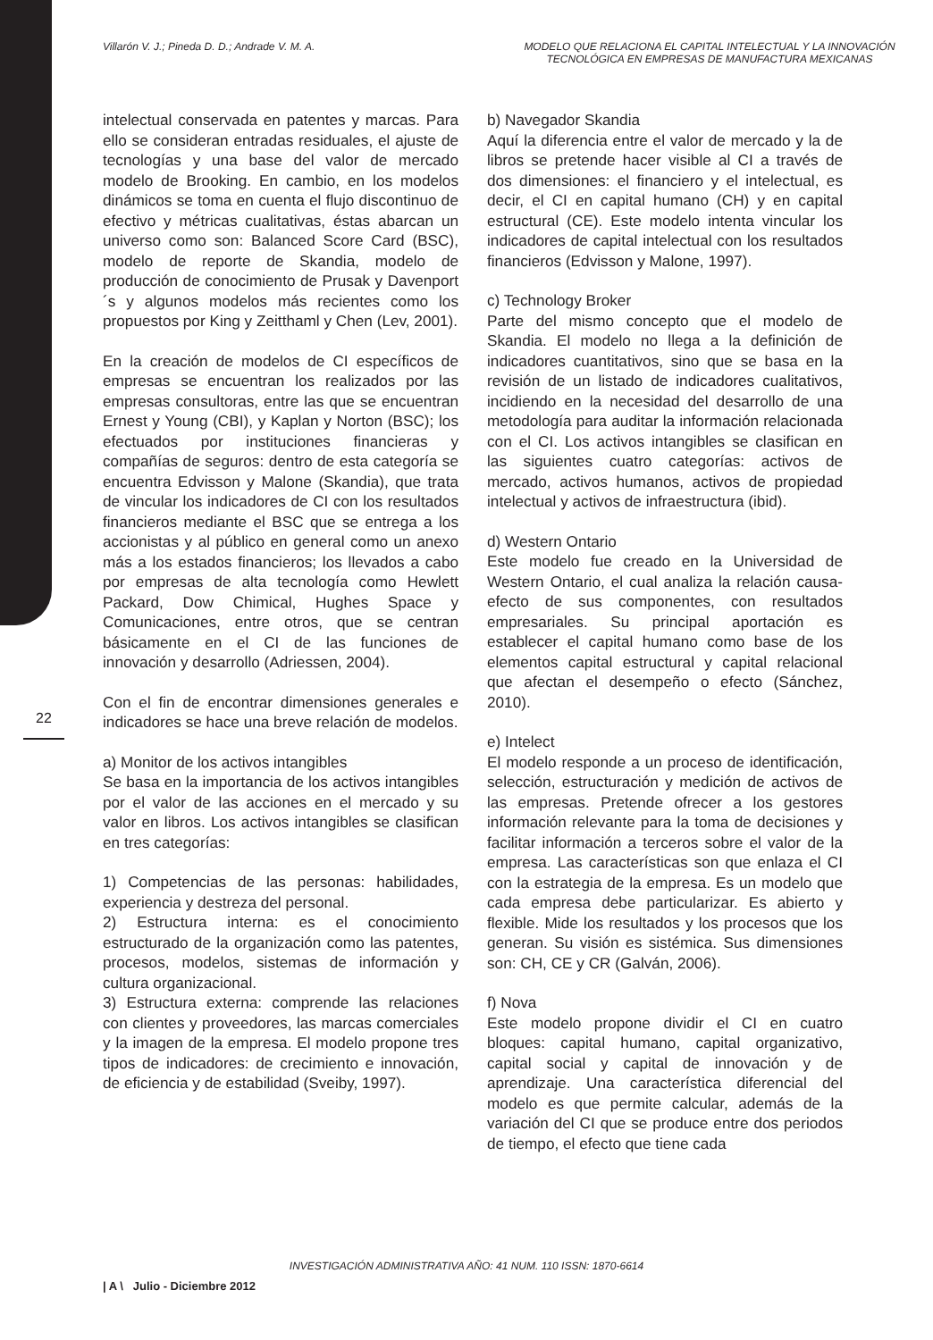Villarón V. J.; Pineda D. D.; Andrade V. M. A.
MODELO QUE RELACIONA EL CAPITAL INTELECTUAL Y LA INNOVACIÓN TECNOLÓGICA EN EMPRESAS DE MANUFACTURA MEXICANAS
22
intelectual conservada en patentes y marcas. Para ello se consideran entradas residuales, el ajuste de tecnologías y una base del valor de mercado modelo de Brooking. En cambio, en los modelos dinámicos se toma en cuenta el flujo discontinuo de efectivo y métricas cualitativas, éstas abarcan un universo como son: Balanced Score Card (BSC), modelo de reporte de Skandia, modelo de producción de conocimiento de Prusak y Davenport´s y algunos modelos más recientes como los propuestos por King y Zeitthaml y Chen (Lev, 2001).
En la creación de modelos de CI específicos de empresas se encuentran los realizados por las empresas consultoras, entre las que se encuentran Ernest y Young (CBI), y Kaplan y Norton (BSC); los efectuados por instituciones financieras y compañías de seguros: dentro de esta categoría se encuentra Edvisson y Malone (Skandia), que trata de vincular los indicadores de CI con los resultados financieros mediante el BSC que se entrega a los accionistas y al público en general como un anexo más a los estados financieros; los llevados a cabo por empresas de alta tecnología como Hewlett Packard, Dow Chimical, Hughes Space y Comunicaciones, entre otros, que se centran básicamente en el CI de las funciones de innovación y desarrollo (Adriessen, 2004).
Con el fin de encontrar dimensiones generales e indicadores se hace una breve relación de modelos.
a) Monitor de los activos intangibles
Se basa en la importancia de los activos intangibles por el valor de las acciones en el mercado y su valor en libros. Los activos intangibles se clasifican en tres categorías:
1) Competencias de las personas: habilidades, experiencia y destreza del personal.
2) Estructura interna: es el conocimiento estructurado de la organización como las patentes, procesos, modelos, sistemas de información y cultura organizacional.
3) Estructura externa: comprende las relaciones con clientes y proveedores, las marcas comerciales y la imagen de la empresa. El modelo propone tres tipos de indicadores: de crecimiento e innovación, de eficiencia y de estabilidad (Sveiby, 1997).
b) Navegador Skandia
Aquí la diferencia entre el valor de mercado y la de libros se pretende hacer visible al CI a través de dos dimensiones: el financiero y el intelectual, es decir, el CI en capital humano (CH) y en capital estructural (CE). Este modelo intenta vincular los indicadores de capital intelectual con los resultados financieros (Edvisson y Malone, 1997).
c) Technology Broker
Parte del mismo concepto que el modelo de Skandia. El modelo no llega a la definición de indicadores cuantitativos, sino que se basa en la revisión de un listado de indicadores cualitativos, incidiendo en la necesidad del desarrollo de una metodología para auditar la información relacionada con el CI. Los activos intangibles se clasifican en las siguientes cuatro categorías: activos de mercado, activos humanos, activos de propiedad intelectual y activos de infraestructura (ibid).
d) Western Ontario
Este modelo fue creado en la Universidad de Western Ontario, el cual analiza la relación causa-efecto de sus componentes, con resultados empresariales. Su principal aportación es establecer el capital humano como base de los elementos capital estructural y capital relacional que afectan el desempeño o efecto (Sánchez, 2010).
e) Intelect
El modelo responde a un proceso de identificación, selección, estructuración y medición de activos de las empresas. Pretende ofrecer a los gestores información relevante para la toma de decisiones y facilitar información a terceros sobre el valor de la empresa. Las características son que enlaza el CI con la estrategia de la empresa. Es un modelo que cada empresa debe particularizar. Es abierto y flexible. Mide los resultados y los procesos que los generan. Su visión es sistémica. Sus dimensiones son: CH, CE y CR (Galván, 2006).
f) Nova
Este modelo propone dividir el CI en cuatro bloques: capital humano, capital organizativo, capital social y capital de innovación y de aprendizaje. Una característica diferencial del modelo es que permite calcular, además de la variación del CI que se produce entre dos periodos de tiempo, el efecto que tiene cada
INVESTIGACIÓN ADMINISTRATIVA AÑO: 41 NUM. 110 ISSN: 1870-6614
| A \ Julio - Diciembre 2012